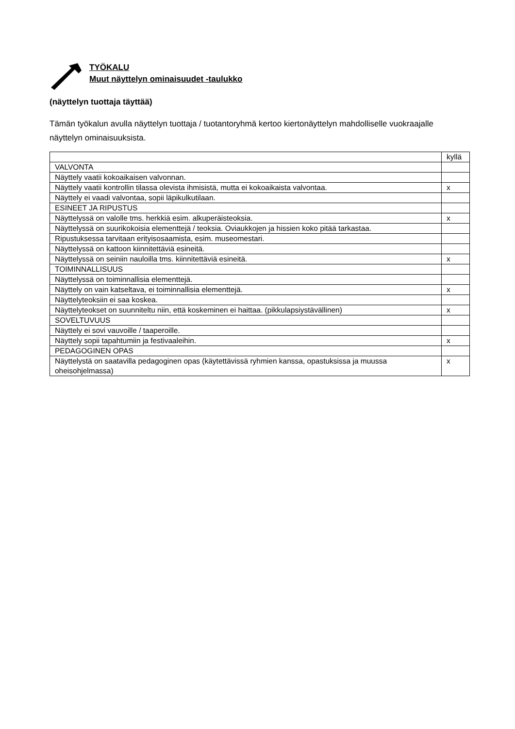TYÖKALU
Muut näyttelyn ominaisuudet -taulukko
(näyttelyn tuottaja täyttää)
Tämän työkalun avulla näyttelyn tuottaja / tuotantoryhmä kertoo kiertonäyttelyn mahdolliselle vuokraajalle näyttelyn ominaisuuksista.
| | kyllä |
| --- | --- |
| VALVONTA | |
| Näyttely vaatii kokoaikaisen valvonnan. | |
| Näyttely vaatii kontrollin tilassa olevista ihmisistä, mutta ei kokoaikaista valvontaa. | x |
| Näyttely ei vaadi valvontaa, sopii läpikulkutilaan. | |
| ESINEET JA RIPUSTUS | |
| Näyttelyssä on valolle tms. herkkiä esim. alkuperäisteoksia. | x |
| Näyttelyssä on suurikokoisia elementtejä / teoksia. Oviaukkojen ja hissien koko pitää tarkastaa. | |
| Ripustuksessa tarvitaan erityisosaamista, esim. museomestari. | |
| Näyttelyssä on kattoon kiinnitettäviä esineitä. | |
| Näyttelyssä on seiniin nauloilla tms. kiinnitettäviä esineitä. | x |
| TOIMINNALLISUUS | |
| Näyttelyssä on toiminnallisia elementtejä. | |
| Näyttely on vain katseltava, ei toiminnallisia elementtejä. | x |
| Näyttelyteoksiin ei saa koskea. | |
| Näyttelyteokset on suunniteltu niin, että koskeminen ei haittaa. (pikkulapsiystävällinen) | x |
| SOVELTUVUUS | |
| Näyttely ei sovi vauvoille / taaperoille. | |
| Näyttely sopii tapahtumiin ja festivaaleihin. | x |
| PEDAGOGINEN OPAS | |
| Näyttelystä on saatavilla pedagoginen opas (käytettävissä ryhmien kanssa, opastuksissa ja muussa oheisohjelmassa) | x |